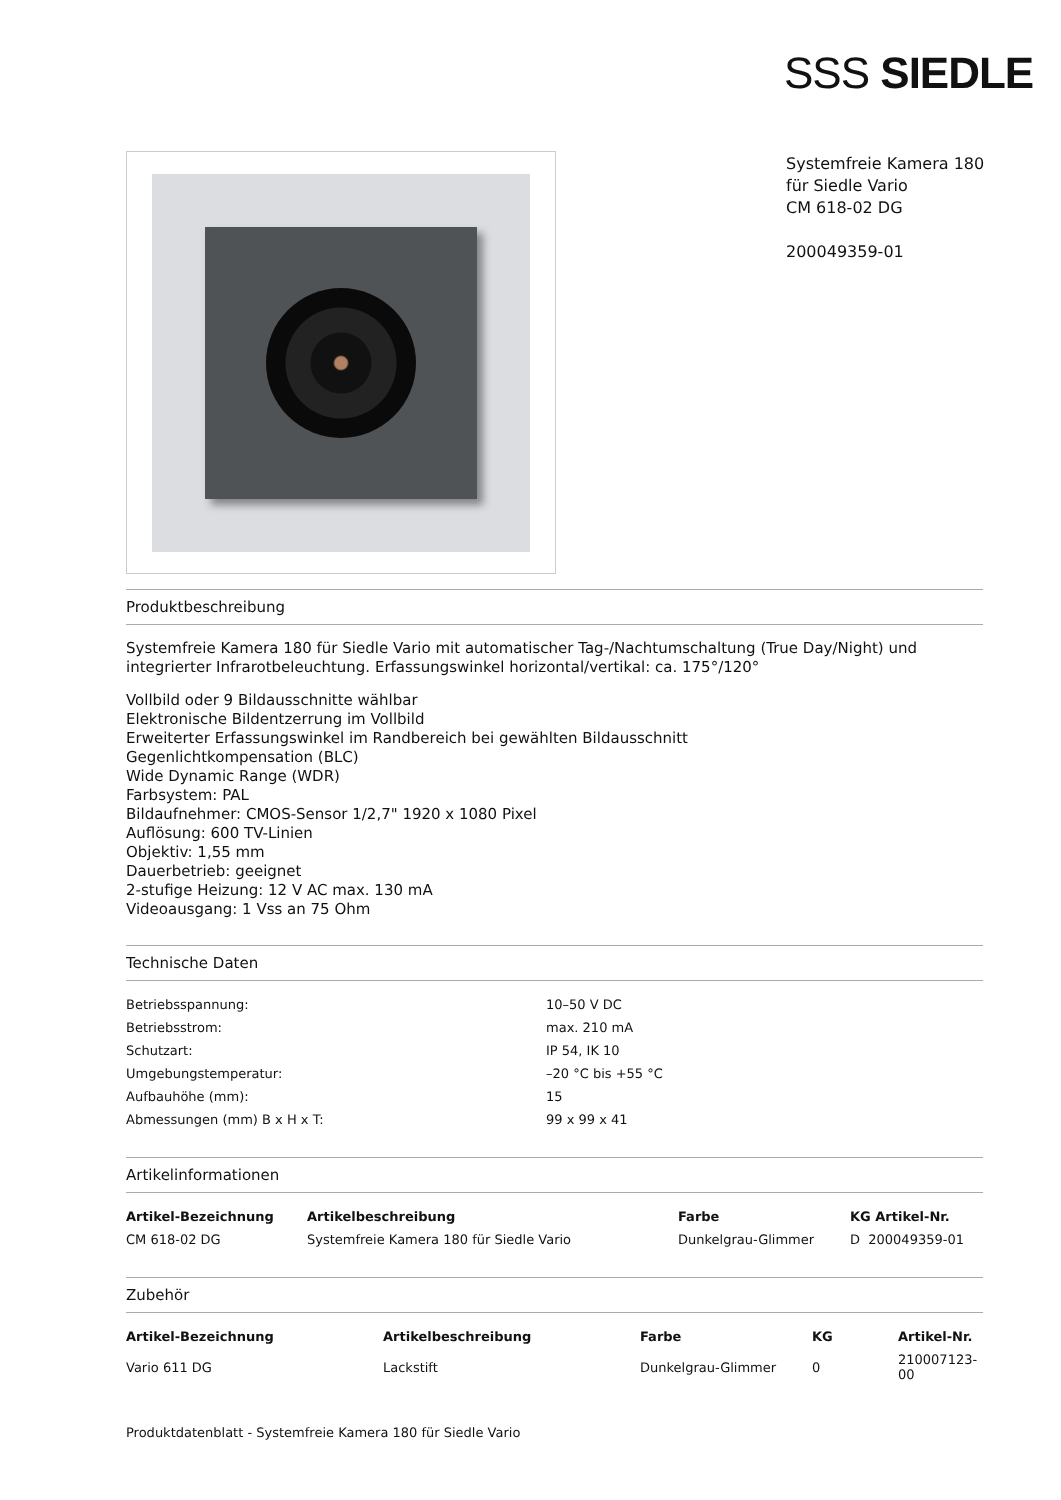SSS SIEDLE
Systemfreie Kamera 180
für Siedle Vario
CM 618-02 DG
200049359-01
Produktbeschreibung
Systemfreie Kamera 180 für Siedle Vario mit automatischer Tag-/Nachtumschaltung (True Day/Night) und integrierter Infrarotbeleuchtung. Erfassungswinkel horizontal/vertikal: ca. 175°/120°
Vollbild oder 9 Bildausschnitte wählbar
Elektronische Bildentzerrung im Vollbild
Erweiterter Erfassungswinkel im Randbereich bei gewählten Bildausschnitt
Gegenlichtkompensation (BLC)
Wide Dynamic Range (WDR)
Farbsystem: PAL
Bildaufnehmer: CMOS-Sensor 1/2,7" 1920 x 1080 Pixel
Auflösung: 600 TV-Linien
Objektiv: 1,55 mm
Dauerbetrieb: geeignet
2-stufige Heizung: 12 V AC max. 130 mA
Videoausgang: 1 Vss an 75 Ohm
Technische Daten
| Betriebsspannung: | 10–50 V DC |
| Betriebsstrom: | max. 210 mA |
| Schutzart: | IP 54, IK 10 |
| Umgebungstemperatur: | –20 °C bis +55 °C |
| Aufbauhöhe (mm): | 15 |
| Abmessungen (mm) B x H x T: | 99 x 99 x 41 |
Artikelinformationen
| Artikel-Bezeichnung | Artikelbeschreibung | Farbe | KG Artikel-Nr. |
| --- | --- | --- | --- |
| CM 618-02 DG | Systemfreie Kamera 180 für Siedle Vario | Dunkelgrau-Glimmer | D 200049359-01 |
Zubehör
| Artikel-Bezeichnung | Artikelbeschreibung | Farbe | KG | Artikel-Nr. |
| --- | --- | --- | --- | --- |
| Vario 611 DG | Lackstift | Dunkelgrau-Glimmer | 0 | 210007123-00 |
Produktdatenblatt - Systemfreie Kamera 180 für Siedle Vario